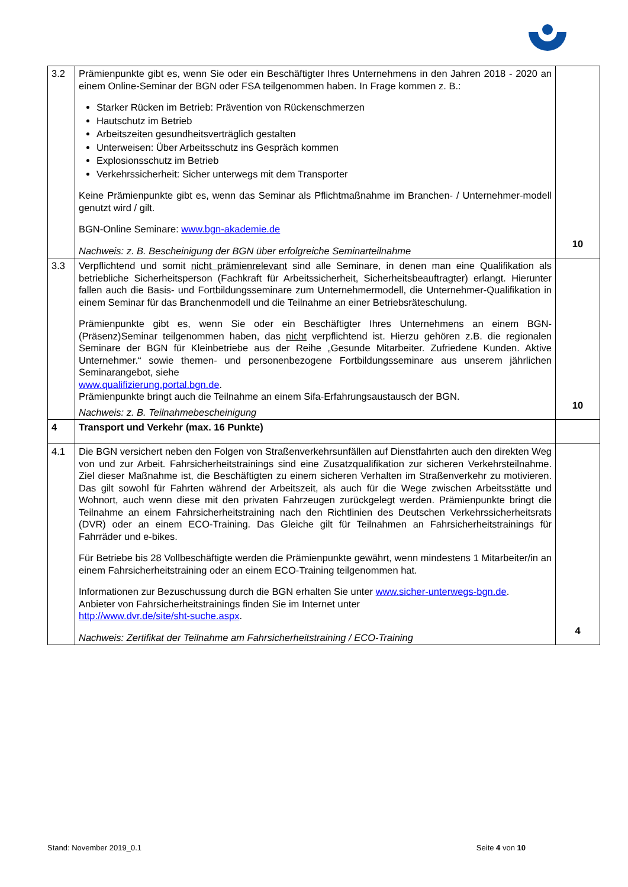| 3.2 | Prämienpunkte gibt es, wenn Sie oder ein Beschäftigter Ihres Unternehmens in den Jahren 2018 - 2020 an einem Online-Seminar der BGN oder FSA teilgenommen haben. In Frage kommen z. B.: Starker Rücken im Betrieb: Prävention von Rückenschmerzen Hautschutz im Betrieb Arbeitszeiten gesundheitsverträglich gestalten Unterweisen: Über Arbeitsschutz ins Gespräch kommen Explosionsschutz im Betrieb Verkehrssicherheit: Sicher unterwegs mit dem Transporter Keine Prämienpunkte gibt es, wenn das Seminar als Pflichtmaßnahme im Branchen- / Unternehmer-modell genutzt wird / gilt. BGN-Online Seminare: www.bgn-akademie.de Nachweis: z. B. Bescheinigung der BGN über erfolgreiche Seminarteilnahme | 10 |
| 3.3 | Verpflichtend und somit nicht prämienrelevant sind alle Seminare, in denen man eine Qualifikation als betriebliche Sicherheitsperson (Fachkraft für Arbeitssicherheit, Sicherheitsbeauftragter) erlangt. Hierunter fallen auch die Basis- und Fortbildungsseminare zum Unternehmermodell, die Unternehmer-Qualifikation in einem Seminar für das Branchenmodell und die Teilnahme an einer Betriebsräteschulung. Prämienpunkte gibt es, wenn Sie oder ein Beschäftigter Ihres Unternehmens an einem BGN-(Präsenz)Seminar teilgenommen haben, das nicht verpflichtend ist. Hierzu gehören z.B. die regionalen Seminare der BGN für Kleinbetriebe aus der Reihe „Gesunde Mitarbeiter. Zufriedene Kunden. Aktive Unternehmer.“ sowie themen- und personenbezogene Fortbildungsseminare aus unserem jährlichen Seminarangebot, siehe www.qualifizierung.portal.bgn.de . Prämienpunkte bringt auch die Teilnahme an einem Sifa-Erfahrungsaustausch der BGN. Nachweis: z. B. Teilnahmebescheinigung | 10 |
| 4 | Transport und Verkehr (max. 16 Punkte) | |
| 4.1 | Die BGN versichert neben den Folgen von Straßenverkehrsunfällen auf Dienstfahrten auch den direkten Weg von und zur Arbeit. Fahrsicherheitstrainings sind eine Zusatzqualifikation zur sicheren Verkehrsteilnahme. Ziel dieser Maßnahme ist, die Beschäftigten zu einem sicheren Verhalten im Straßenverkehr zu motivieren. Das gilt sowohl für Fahrten während der Arbeitszeit, als auch für die Wege zwischen Arbeitsstätte und Wohnort, auch wenn diese mit den privaten Fahrzeugen zurückgelegt werden. Prämienpunkte bringt die Teilnahme an einem Fahrsicherheitstraining nach den Richtlinien des Deutschen Verkehrssicherheitsrats (DVR) oder an einem ECO-Training. Das Gleiche gilt für Teilnahmen an Fahrsicherheitstrainings für Fahrräder und e-bikes. Für Betriebe bis 28 Vollbeschäftigte werden die Prämienpunkte gewährt, wenn mindestens 1 Mitarbeiter/in an einem Fahrsicherheitstraining oder an einem ECO-Training teilgenommen hat. Informationen zur Bezuschussung durch die BGN erhalten Sie unter www.sicher-unterwegs-bgn.de . Anbieter von Fahrsicherheitstrainings finden Sie im Internet unter http://www.dvr.de/site/sht-suche.aspx . Nachweis: Zertifikat der Teilnahme am Fahrsicherheitstraining / ECO-Training | 4 |
Stand: November 2019_0.1 Seite 4 von 10